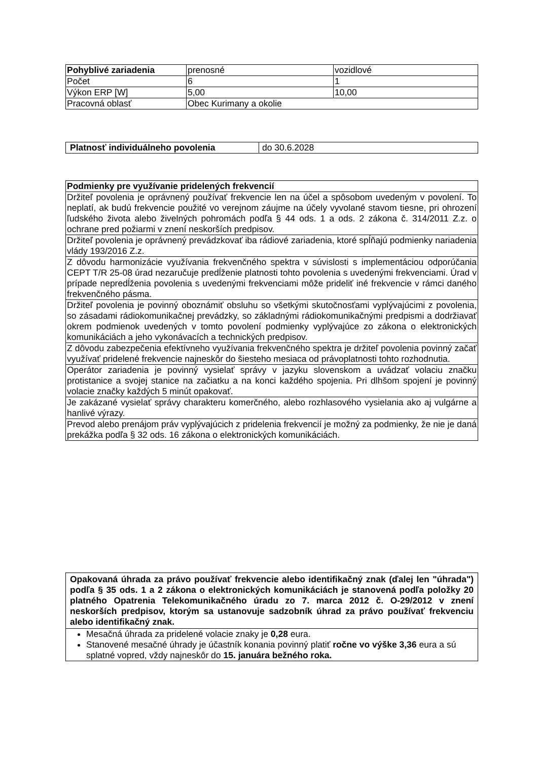| Pohyblivé zariadenia | prenosné | vozidlové |
| Počet | 6 | 1 |
| Výkon ERP [W] | 5,00 | 10,00 |
| Pracovná oblasť | Obec Kurimany a okolie | |
| Platnosť individuálneho povolenia | do 30.6.2028 |
| Podmienky pre využívanie pridelených frekvencií |
| --- |
| Držiteľ povolenia je oprávnený používať frekvencie len na účel a spôsobom uvedeným v povolení. To neplatí, ak budú frekvencie použité vo verejnom záujme na účely vyvolané stavom tiesne, pri ohrození ľudského života alebo živelných pohromách podľa § 44 ods. 1 a ods. 2 zákona č. 314/2011 Z.z. o ochrane pred požiarmi v znení neskorších predpisov. |
| Držiteľ povolenia je oprávnený prevádzkovať iba rádiové zariadenia, ktoré spĺňajú podmienky nariadenia vlády 193/2016 Z.z. |
| Z dôvodu harmonizácie využívania frekvenčného spektra v súvislosti s implementáciou odporúčania CEPT T/R 25-08 úrad nezaručuje predĺženie platnosti tohto povolenia s uvedenými frekvenciami. Úrad v prípade nepredĺženia povolenia s uvedenými frekvenciami môže prideliť iné frekvencie v rámci daného frekvenčného pásma. |
| Držiteľ povolenia je povinný oboznámiť obsluhu so všetkými skutočnosťami vyplývajúcimi z povolenia, so zásadami rádiokomunikačnej prevádzky, so základnými rádiokomunikačnými predpismi a dodržiavať okrem podmienok uvedených v tomto povolení podmienky vyplývajúce zo zákona o elektronických komunikáciách a jeho vykonávacích a technických predpisov. |
| Z dôvodu zabezpečenia efektívneho využívania frekvenčného spektra je držiteľ povolenia povinný začať využívať pridelené frekvencie najneskôr do šiesteho mesiaca od právoplatnosti tohto rozhodnutia. |
| Operátor zariadenia je povinný vysielať správy v jazyku slovenskom a uvádzať volaciu značku protistanice a svojej stanice na začiatku a na konci každého spojenia. Pri dlhšom spojení je povinný volacie značky každých 5 minút opakovať. |
| Je zakázané vysielať správy charakteru komerčného, alebo rozhlasového vysielania ako aj vulgárne a hanlivé výrazy. |
| Prevod alebo prenájom práv vyplývajúcich z pridelenia frekvencií je možný za podmienky, že nie je daná prekážka podľa § 32 ods. 16 zákona o elektronických komunikáciách. |
| Opakovaná úhrada za právo používať frekvencie alebo identifikačný znak (ďalej len "úhrada") podľa § 35 ods. 1 a 2 zákona o elektronických komunikáciách je stanovená podľa položky 20 platného Opatrenia Telekomunikačného úradu zo 7. marca 2012 č. O-29/2012 v znení neskorších predpisov, ktorým sa ustanovuje sadzobník úhrad za právo používať frekvenciu alebo identifikačný znak. |
| --- |
| Mesačná úhrada za pridelené volacie znaky je 0,28 eura. Stanovené mesačné úhrady je účastník konania povinný platiť ročne vo výške 3,36 eura a sú splatné vopred, vždy najneskôr do 15. januára bežného roka. |